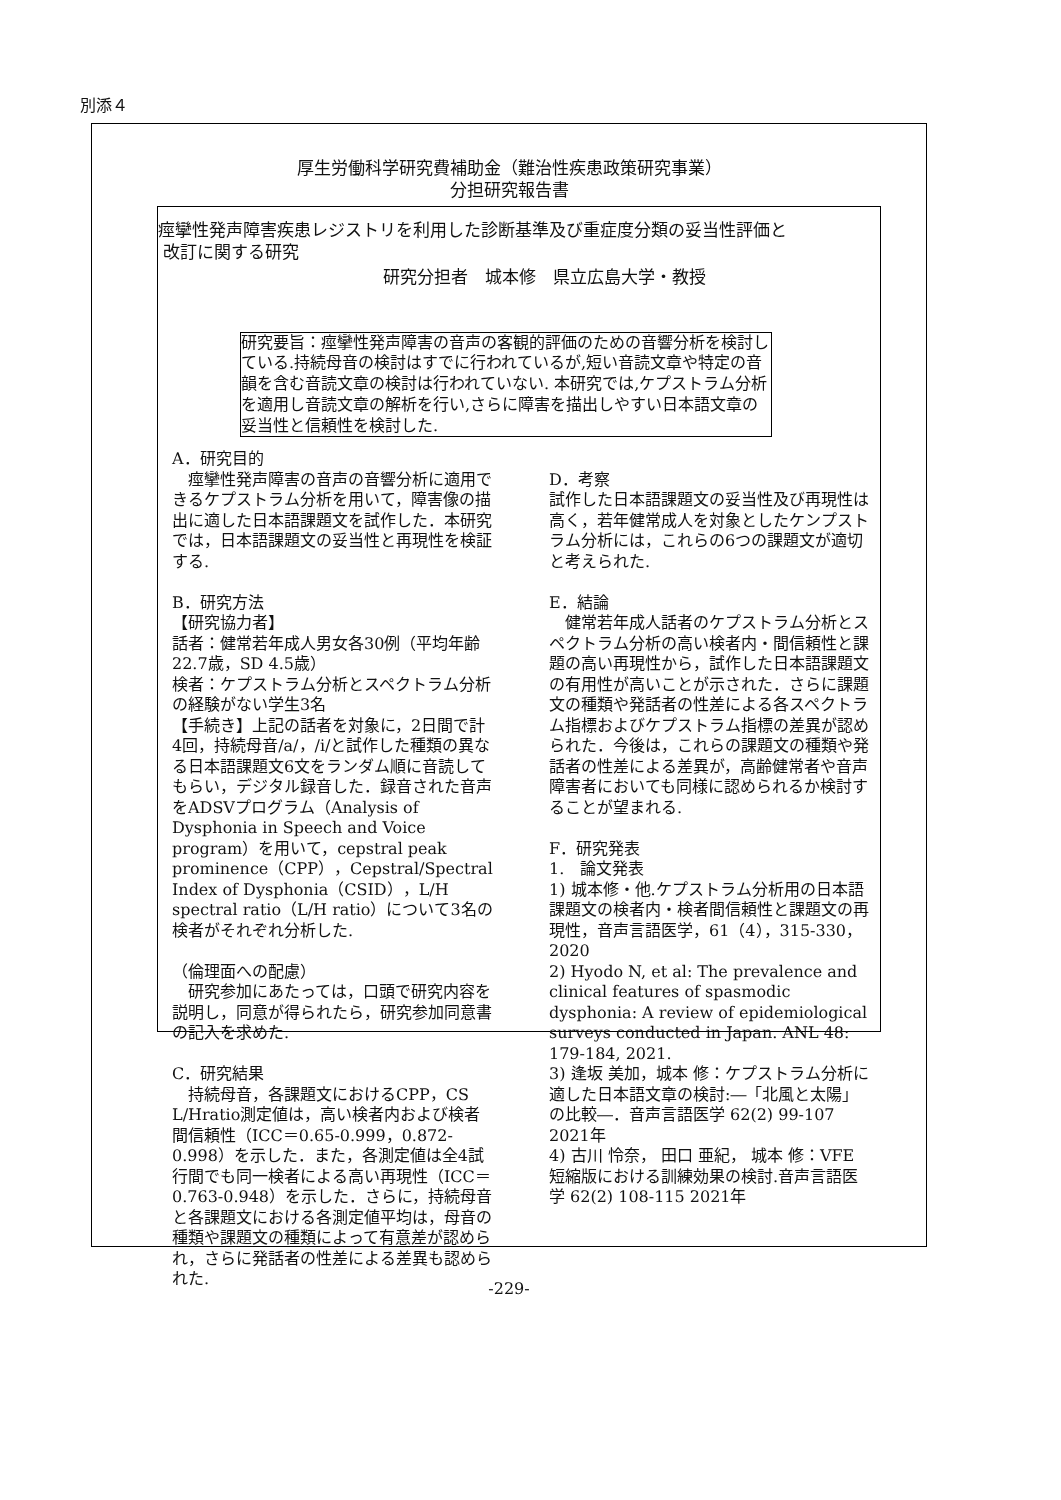別添４
厚生労働科学研究費補助金（難治性疾患政策研究事業）
分担研究報告書
痙攣性発声障害疾患レジストリを利用した診断基準及び重症度分類の妥当性評価と
改訂に関する研究
研究分担者　城本修　県立広島大学・教授
研究要旨：痙攣性発声障害の音声の客観的評価のための音響分析を検討している.持続母音の検討はすでに行われているが,短い音読文章や特定の音韻を含む音読文章の検討は行われていない. 本研究では,ケプストラム分析を適用し音読文章の解析を行い,さらに障害を描出しやすい日本語文章の妥当性と信頼性を検討した.
A．研究目的
　痙攣性発声障害の音声の音響分析に適用できるケプストラム分析を用いて，障害像の描出に適した日本語課題文を試作した．本研究では，日本語課題文の妥当性と再現性を検証する.
B．研究方法
【研究協力者】
話者：健常若年成人男女各30例（平均年齢22.7歳，SD 4.5歳）
検者：ケプストラム分析とスペクトラム分析の経験がない学生3名
【手続き】上記の話者を対象に，2日間で計4回，持続母音/a/，/i/と試作した種類の異なる日本語課題文6文をランダム順に音読してもらい，デジタル録音した．録音された音声をADSVプログラム（Analysis of Dysphonia in Speech and Voice program）を用いて，cepstral peak prominence（CPP），Cepstral/Spectral Index of Dysphonia（CSID），L/H spectral ratio（L/H ratio）について3名の検者がそれぞれ分析した.
（倫理面への配慮）
　研究参加にあたっては，口頭で研究内容を説明し，同意が得られたら，研究参加同意書の記入を求めた.
C．研究結果
　持続母音，各課題文におけるCPP，CS L/Hratio測定値は，高い検者内および検者間信頼性（ICC＝0.65-0.999，0.872-0.998）を示した．また，各測定値は全4試行間でも同一検者による高い再現性（ICC＝0.763-0.948）を示した．さらに，持続母音と各課題文における各測定値平均は，母音の種類や課題文の種類によって有意差が認められ，さらに発話者の性差による差異も認められた.
D．考察
試作した日本語課題文の妥当性及び再現性は高く，若年健常成人を対象としたケンプストラム分析には，これらの6つの課題文が適切と考えられた.
E．結論
　健常若年成人話者のケプストラム分析とスペクトラム分析の高い検者内・間信頼性と課題の高い再現性から，試作した日本語課題文の有用性が高いことが示された．さらに課題文の種類や発話者の性差による各スペクトラム指標およびケプストラム指標の差異が認められた．今後は，これらの課題文の種類や発話者の性差による差異が，高齢健常者や音声障害者においても同様に認められるか検討することが望まれる.
F．研究発表
1.　論文発表
1) 城本修・他.ケプストラム分析用の日本語課題文の検者内・検者間信頼性と課題文の再現性，音声言語医学，61（4），315-330，2020
2) Hyodo N, et al: The prevalence and clinical features of spasmodic dysphonia: A review of epidemiological surveys conducted in Japan. ANL 48: 179-184, 2021.
3) 逢坂 美加，城本 修：ケプストラム分析に適した日本語文章の検討:―「北風と太陽」の比較―．音声言語医学 62(2) 99-107 2021年
4) 古川 怜奈， 田口 亜紀， 城本 修：VFE短縮版における訓練効果の検討.音声言語医学 62(2) 108-115 2021年
-229-